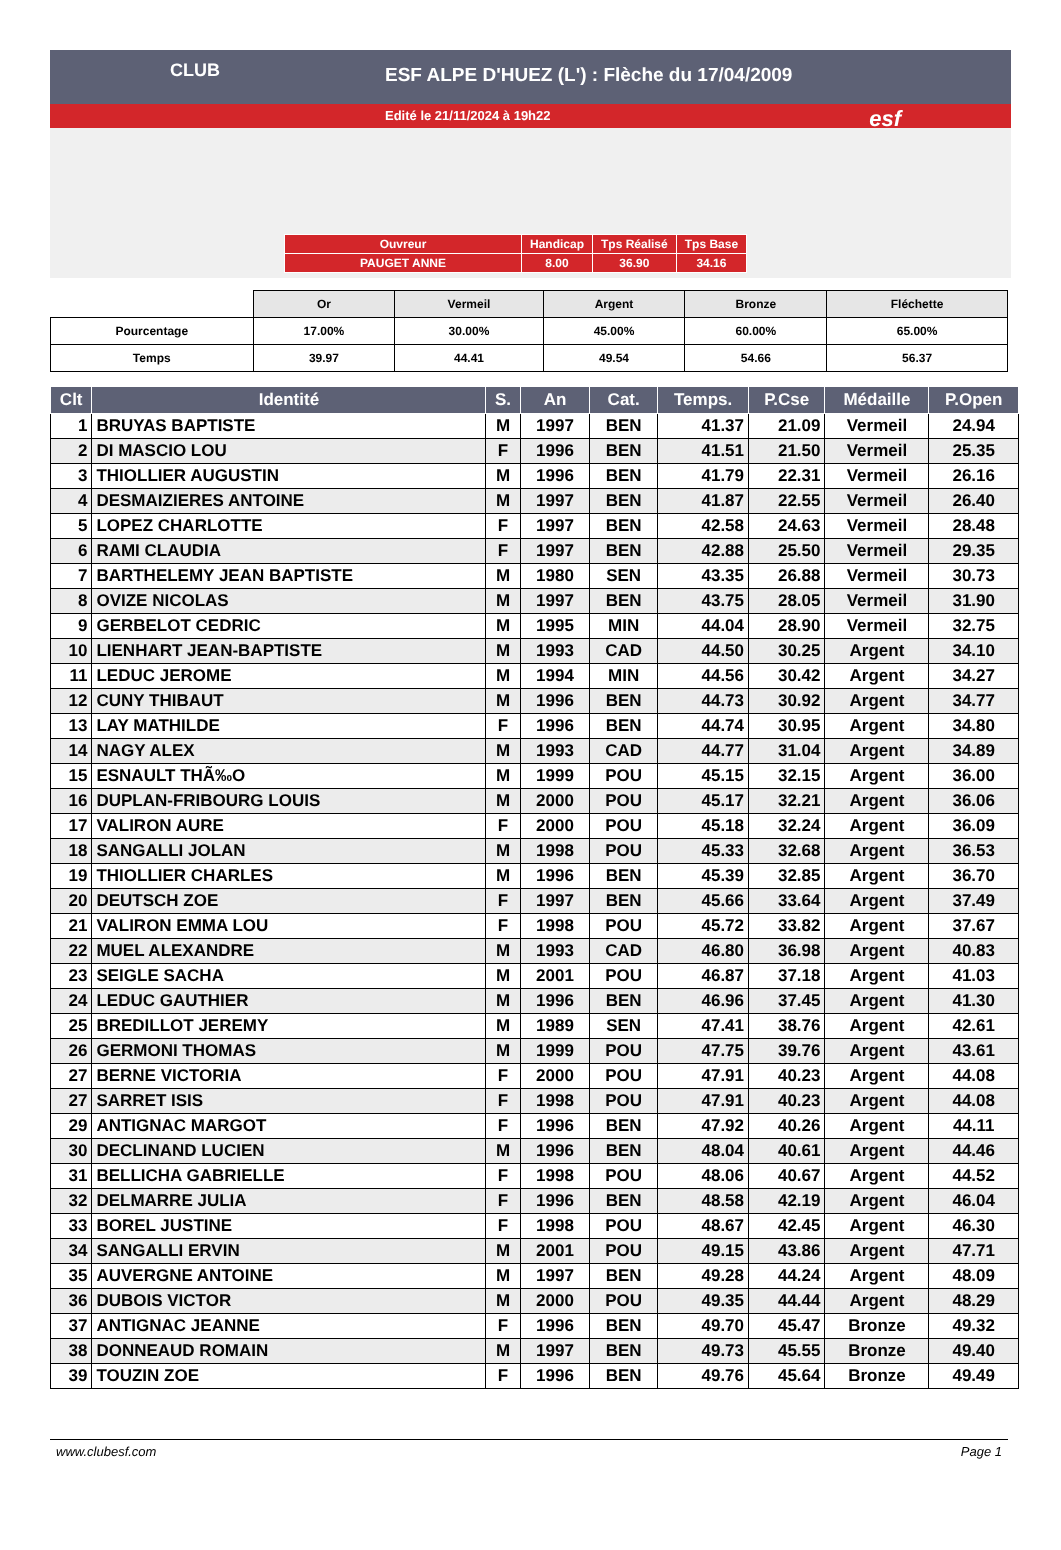ESF ALPE D'HUEZ (L') : Flèche du 17/04/2009
Edité le 21/11/2024 à 19h22
CLUB
esf
| Ouvreur | Handicap | Tps Réalisé | Tps Base |
| PAUGET ANNE | 8.00 | 36.90 | 34.16 |
| | Or | Vermeil | Argent | Bronze | Fléchette |
| Pourcentage | 17.00% | 30.00% | 45.00% | 60.00% | 65.00% |
| Temps | 39.97 | 44.41 | 49.54 | 54.66 | 56.37 |
| Clt | Identité | S. | An | Cat. | Temps. | P.Cse | Médaille | P.Open |
| --- | --- | --- | --- | --- | --- | --- | --- | --- |
| 1 | BRUYAS BAPTISTE | M | 1997 | BEN | 41.37 | 21.09 | Vermeil | 24.94 |
| 2 | DI MASCIO LOU | F | 1996 | BEN | 41.51 | 21.50 | Vermeil | 25.35 |
| 3 | THIOLLIER AUGUSTIN | M | 1996 | BEN | 41.79 | 22.31 | Vermeil | 26.16 |
| 4 | DESMAIZIERES ANTOINE | M | 1997 | BEN | 41.87 | 22.55 | Vermeil | 26.40 |
| 5 | LOPEZ CHARLOTTE | F | 1997 | BEN | 42.58 | 24.63 | Vermeil | 28.48 |
| 6 | RAMI CLAUDIA | F | 1997 | BEN | 42.88 | 25.50 | Vermeil | 29.35 |
| 7 | BARTHELEMY JEAN BAPTISTE | M | 1980 | SEN | 43.35 | 26.88 | Vermeil | 30.73 |
| 8 | OVIZE NICOLAS | M | 1997 | BEN | 43.75 | 28.05 | Vermeil | 31.90 |
| 9 | GERBELOT CEDRIC | M | 1995 | MIN | 44.04 | 28.90 | Vermeil | 32.75 |
| 10 | LIENHART JEAN-BAPTISTE | M | 1993 | CAD | 44.50 | 30.25 | Argent | 34.10 |
| 11 | LEDUC JEROME | M | 1994 | MIN | 44.56 | 30.42 | Argent | 34.27 |
| 12 | CUNY THIBAUT | M | 1996 | BEN | 44.73 | 30.92 | Argent | 34.77 |
| 13 | LAY MATHILDE | F | 1996 | BEN | 44.74 | 30.95 | Argent | 34.80 |
| 14 | NAGY ALEX | M | 1993 | CAD | 44.77 | 31.04 | Argent | 34.89 |
| 15 | ESNAULT THÃ‰O | M | 1999 | POU | 45.15 | 32.15 | Argent | 36.00 |
| 16 | DUPLAN-FRIBOURG LOUIS | M | 2000 | POU | 45.17 | 32.21 | Argent | 36.06 |
| 17 | VALIRON AURE | F | 2000 | POU | 45.18 | 32.24 | Argent | 36.09 |
| 18 | SANGALLI JOLAN | M | 1998 | POU | 45.33 | 32.68 | Argent | 36.53 |
| 19 | THIOLLIER CHARLES | M | 1996 | BEN | 45.39 | 32.85 | Argent | 36.70 |
| 20 | DEUTSCH ZOE | F | 1997 | BEN | 45.66 | 33.64 | Argent | 37.49 |
| 21 | VALIRON EMMA LOU | F | 1998 | POU | 45.72 | 33.82 | Argent | 37.67 |
| 22 | MUEL ALEXANDRE | M | 1993 | CAD | 46.80 | 36.98 | Argent | 40.83 |
| 23 | SEIGLE SACHA | M | 2001 | POU | 46.87 | 37.18 | Argent | 41.03 |
| 24 | LEDUC GAUTHIER | M | 1996 | BEN | 46.96 | 37.45 | Argent | 41.30 |
| 25 | BREDILLOT JEREMY | M | 1989 | SEN | 47.41 | 38.76 | Argent | 42.61 |
| 26 | GERMONI THOMAS | M | 1999 | POU | 47.75 | 39.76 | Argent | 43.61 |
| 27 | BERNE VICTORIA | F | 2000 | POU | 47.91 | 40.23 | Argent | 44.08 |
| 27 | SARRET ISIS | F | 1998 | POU | 47.91 | 40.23 | Argent | 44.08 |
| 29 | ANTIGNAC MARGOT | F | 1996 | BEN | 47.92 | 40.26 | Argent | 44.11 |
| 30 | DECLINAND LUCIEN | M | 1996 | BEN | 48.04 | 40.61 | Argent | 44.46 |
| 31 | BELLICHA GABRIELLE | F | 1998 | POU | 48.06 | 40.67 | Argent | 44.52 |
| 32 | DELMARRE JULIA | F | 1996 | BEN | 48.58 | 42.19 | Argent | 46.04 |
| 33 | BOREL JUSTINE | F | 1998 | POU | 48.67 | 42.45 | Argent | 46.30 |
| 34 | SANGALLI ERVIN | M | 2001 | POU | 49.15 | 43.86 | Argent | 47.71 |
| 35 | AUVERGNE ANTOINE | M | 1997 | BEN | 49.28 | 44.24 | Argent | 48.09 |
| 36 | DUBOIS VICTOR | M | 2000 | POU | 49.35 | 44.44 | Argent | 48.29 |
| 37 | ANTIGNAC JEANNE | F | 1996 | BEN | 49.70 | 45.47 | Bronze | 49.32 |
| 38 | DONNEAUD ROMAIN | M | 1997 | BEN | 49.73 | 45.55 | Bronze | 49.40 |
| 39 | TOUZIN ZOE | F | 1996 | BEN | 49.76 | 45.64 | Bronze | 49.49 |
www.clubesf.com Page 1